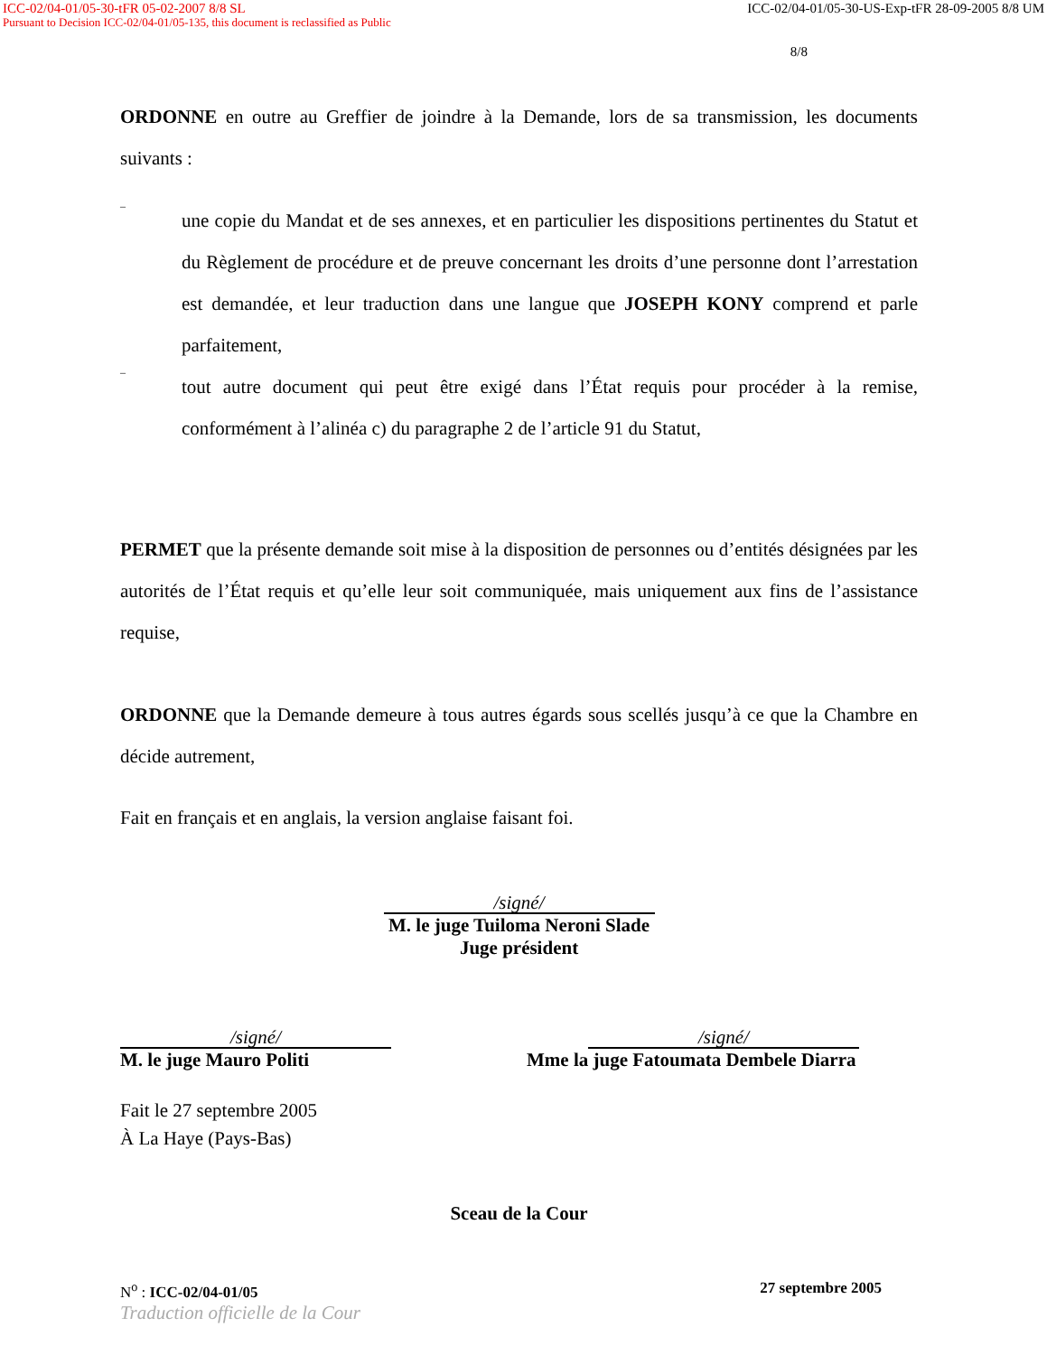ICC-02/04-01/05-30-tFR 05-02-2007 8/8 SL ICC-02/04-01/05-30-US-Exp-tFR 28-09-2005 8/8 UM
Pursuant to Decision ICC-02/04-01/05-135, this document is reclassified as Public
8/8
ORDONNE en outre au Greffier de joindre à la Demande, lors de sa transmission, les documents suivants :
–
une copie du Mandat et de ses annexes, et en particulier les dispositions pertinentes du Statut et du Règlement de procédure et de preuve concernant les droits d’une personne dont l’arrestation est demandée, et leur traduction dans une langue que JOSEPH KONY comprend et parle parfaitement,
–
tout autre document qui peut être exigé dans l’État requis pour procéder à la remise, conformément à l’alinéa c) du paragraphe 2 de l’article 91 du Statut,
PERMET que la présente demande soit mise à la disposition de personnes ou d’entités désignées par les autorités de l’État requis et qu’elle leur soit communiquée, mais uniquement aux fins de l’assistance requise,
ORDONNE que la Demande demeure à tous autres égards sous scellés jusqu’à ce que la Chambre en décide autrement,
Fait en français et en anglais, la version anglaise faisant foi.
/signé/
M. le juge Tuiloma Neroni Slade
Juge président
/signé/
M. le juge Mauro Politi
/signé/
Mme la juge Fatoumata Dembele Diarra
Fait le 27 septembre 2005
À La Haye (Pays-Bas)
Sceau de la Cour
N<sup>o</sup> : ICC-02/04-01/05 27 septembre 2005
Traduction officielle de la Cour